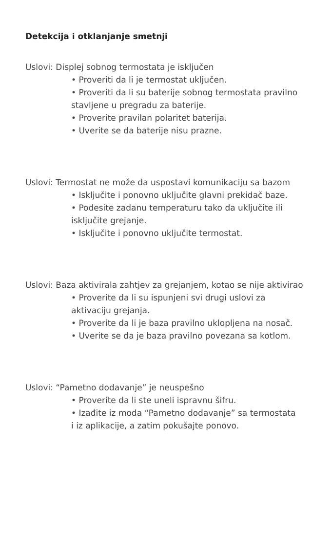Detekcija i otklanjanje smetnji
Uslovi: Displej sobnog termostata je isključen
• Proveriti da li je termostat uključen.
• Proveriti da li su baterije sobnog termostata pravilno stavljene u pregradu za baterije.
• Proverite pravilan polaritet baterija.
• Uverite se da baterije nisu prazne.
Uslovi: Termostat ne može da uspostavi komunikaciju sa bazom
• Isključite i ponovno uključite glavni prekidač baze.
• Podesite zadanu temperaturu tako da uključite ili isključite grejanje.
• Isključite i ponovno uključite termostat.
Uslovi: Baza aktivirala zahtjev za grejanjem, kotao se nije aktivirao
• Proverite da li su ispunjeni svi drugi uslovi za aktivaciju grejanja.
• Proverite da li je baza pravilno uklopljena na nosač.
• Uverite se da je baza pravilno povezana sa kotlom.
Uslovi: “Pametno dodavanje” je neuspešno
• Proverite da li ste uneli ispravnu šifru.
• Izađite iz moda “Pametno dodavanje” sa termostata i iz aplikacije, a zatim pokušajte ponovo.